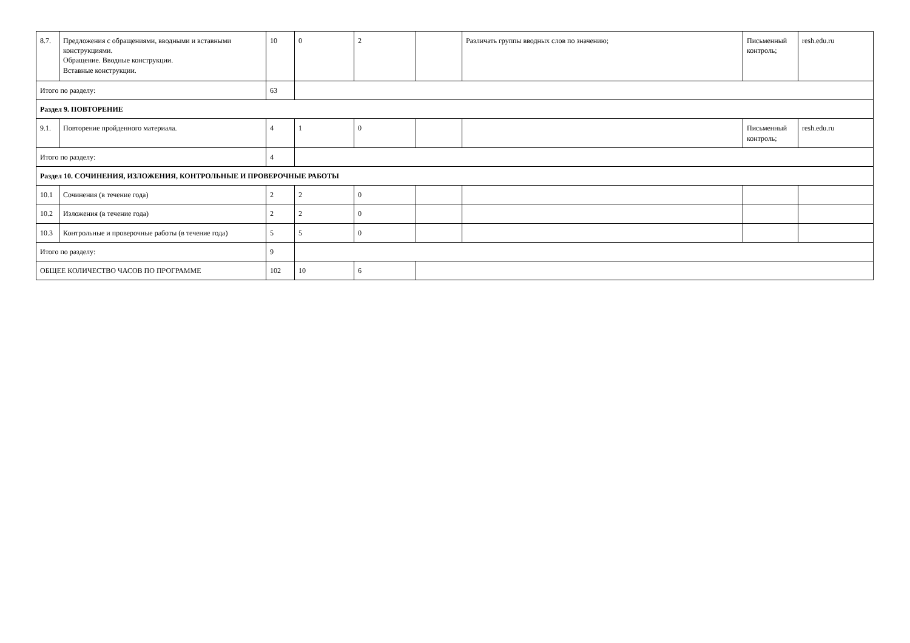| 8.7. | Предложения с обращениями, вводными и вставными конструкциями. Обращение. Вводные конструкции. Вставные конструкции. | 10 | 0 | 2 | | Различать группы вводных слов по значению; | Письменный контроль; | resh.edu.ru |
| Итого по разделу: | | 63 | | | | | | |
| Раздел 9. ПОВТОРЕНИЕ | | | | | | | | |
| 9.1. | Повторение пройденного материала. | 4 | 1 | 0 | | | Письменный контроль; | resh.edu.ru |
| Итого по разделу: | | 4 | | | | | | |
| Раздел 10. СОЧИНЕНИЯ, ИЗЛОЖЕНИЯ, КОНТРОЛЬНЫЕ И ПРОВЕРОЧНЫЕ РАБОТЫ | | | | | | | | |
| 10.1 | Сочинения (в течение года) | 2 | 2 | 0 | | | | |
| 10.2 | Изложения (в течение года) | 2 | 2 | 0 | | | | |
| 10.3 | Контрольные и проверочные работы (в течение года) | 5 | 5 | 0 | | | | |
| Итого по разделу: | | 9 | | | | | | |
| ОБЩЕЕ КОЛИЧЕСТВО ЧАСОВ ПО ПРОГРАММЕ | | 102 | 10 | 6 | | | | |